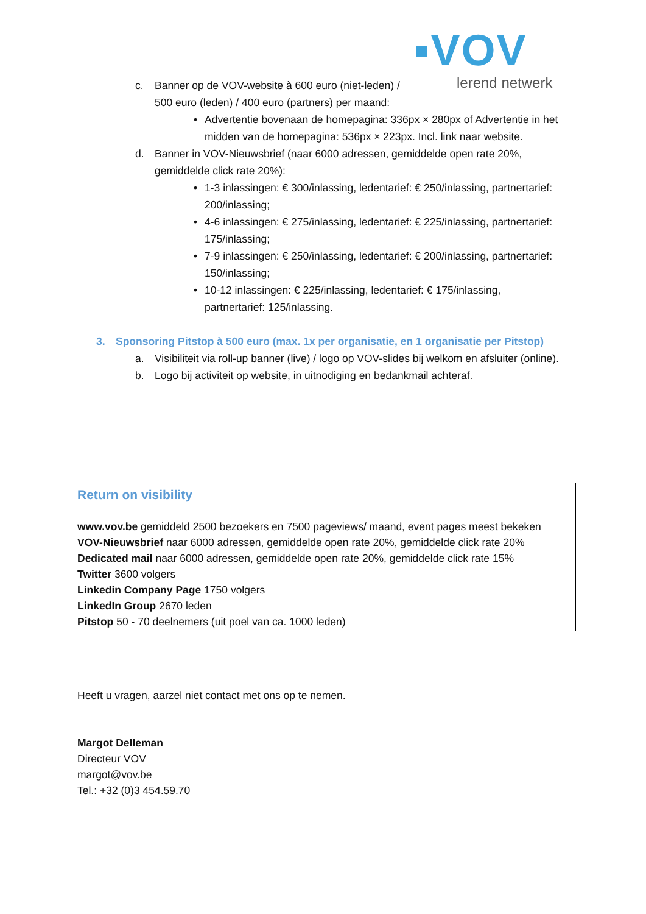▪VOV
lerend netwerk
c. Banner op de VOV-website à 600 euro (niet-leden) / 500 euro (leden) / 400 euro (partners) per maand:
• Advertentie bovenaan de homepagina: 336px × 280px of Advertentie in het midden van de homepagina: 536px × 223px. Incl. link naar website.
d. Banner in VOV-Nieuwsbrief (naar 6000 adressen, gemiddelde open rate 20%, gemiddelde click rate 20%):
• 1-3 inlassingen: € 300/inlassing, ledentarief: € 250/inlassing, partnertarief: 200/inlassing;
• 4-6 inlassingen: € 275/inlassing, ledentarief: € 225/inlassing, partnertarief: 175/inlassing;
• 7-9 inlassingen: € 250/inlassing, ledentarief: € 200/inlassing, partnertarief: 150/inlassing;
• 10-12 inlassingen: € 225/inlassing, ledentarief: € 175/inlassing, partnertarief: 125/inlassing.
3. Sponsoring Pitstop à 500 euro (max. 1x per organisatie, en 1 organisatie per Pitstop)
a. Visibiliteit via roll-up banner (live) / logo op VOV-slides bij welkom en afsluiter (online).
b. Logo bij activiteit op website, in uitnodiging en bedankmail achteraf.
Return on visibility
www.vov.be gemiddeld 2500 bezoekers en 7500 pageviews/ maand, event pages meest bekeken
VOV-Nieuwsbrief naar 6000 adressen, gemiddelde open rate 20%, gemiddelde click rate 20%
Dedicated mail naar 6000 adressen, gemiddelde open rate 20%, gemiddelde click rate 15%
Twitter 3600 volgers
Linkedin Company Page 1750 volgers
LinkedIn Group 2670 leden
Pitstop 50 - 70 deelnemers (uit poel van ca. 1000 leden)
Heeft u vragen, aarzel niet contact met ons op te nemen.
Margot Delleman
Directeur VOV
margot@vov.be
Tel.: +32 (0)3 454.59.70